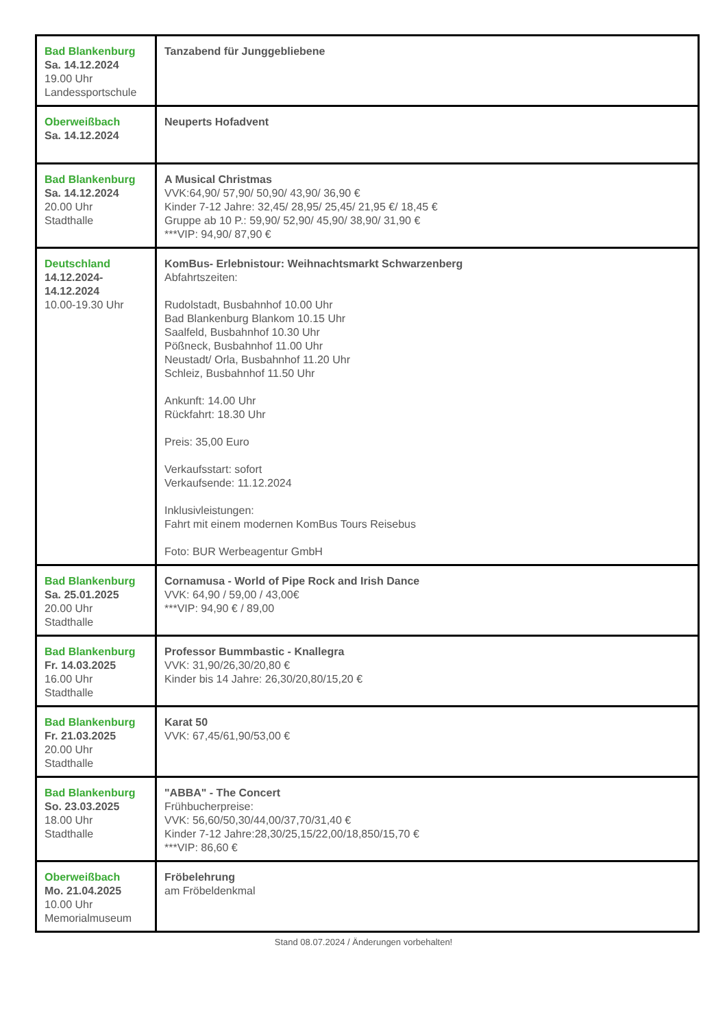| Bad Blankenburg Sa. 14.12.2024 19.00 Uhr Landessportschule | Tanzabend für Junggebliebene |
| Oberweißbach Sa. 14.12.2024 | Neuperts Hofadvent |
| Bad Blankenburg Sa. 14.12.2024 20.00 Uhr Stadthalle | A Musical Christmas VVK:64,90/ 57,90/ 50,90/ 43,90/ 36,90 € Kinder 7-12 Jahre: 32,45/ 28,95/ 25,45/ 21,95 €/ 18,45 € Gruppe ab 10 P.: 59,90/ 52,90/ 45,90/ 38,90/ 31,90 € ***VIP: 94,90/ 87,90 € |
| Deutschland 14.12.2024- 14.12.2024 10.00-19.30 Uhr | KomBus- Erlebnistour: Weihnachtsmarkt Schwarzenberg Abfahrtszeiten: Rudolstadt, Busbahnhof 10.00 Uhr Bad Blankenburg Blankom 10.15 Uhr Saalfeld, Busbahnhof 10.30 Uhr Pößneck, Busbahnhof 11.00 Uhr Neustadt/ Orla, Busbahnhof 11.20 Uhr Schleiz, Busbahnhof 11.50 Uhr Ankunft: 14.00 Uhr Rückfahrt: 18.30 Uhr Preis: 35,00 Euro Verkaufsstart: sofort Verkaufsende: 11.12.2024 Inklusivleistungen: Fahrt mit einem modernen KomBus Tours Reisebus Foto: BUR Werbeagentur GmbH |
| Bad Blankenburg Sa. 25.01.2025 20.00 Uhr Stadthalle | Cornamusa - World of Pipe Rock and Irish Dance VVK: 64,90 / 59,00 / 43,00€ ***VIP: 94,90 € / 89,00 |
| Bad Blankenburg Fr. 14.03.2025 16.00 Uhr Stadthalle | Professor Bummbastic - Knallegra VVK: 31,90/26,30/20,80 € Kinder bis 14 Jahre: 26,30/20,80/15,20 € |
| Bad Blankenburg Fr. 21.03.2025 20.00 Uhr Stadthalle | Karat 50 VVK: 67,45/61,90/53,00 € |
| Bad Blankenburg So. 23.03.2025 18.00 Uhr Stadthalle | "ABBA" - The Concert Frühbucherpreise: VVK: 56,60/50,30/44,00/37,70/31,40 € Kinder 7-12 Jahre:28,30/25,15/22,00/18,850/15,70 € ***VIP: 86,60 € |
| Oberweißbach Mo. 21.04.2025 10.00 Uhr Memorialmuseum | Fröbelehrung am Fröbeldenkmal |
Stand 08.07.2024 / Änderungen vorbehalten!